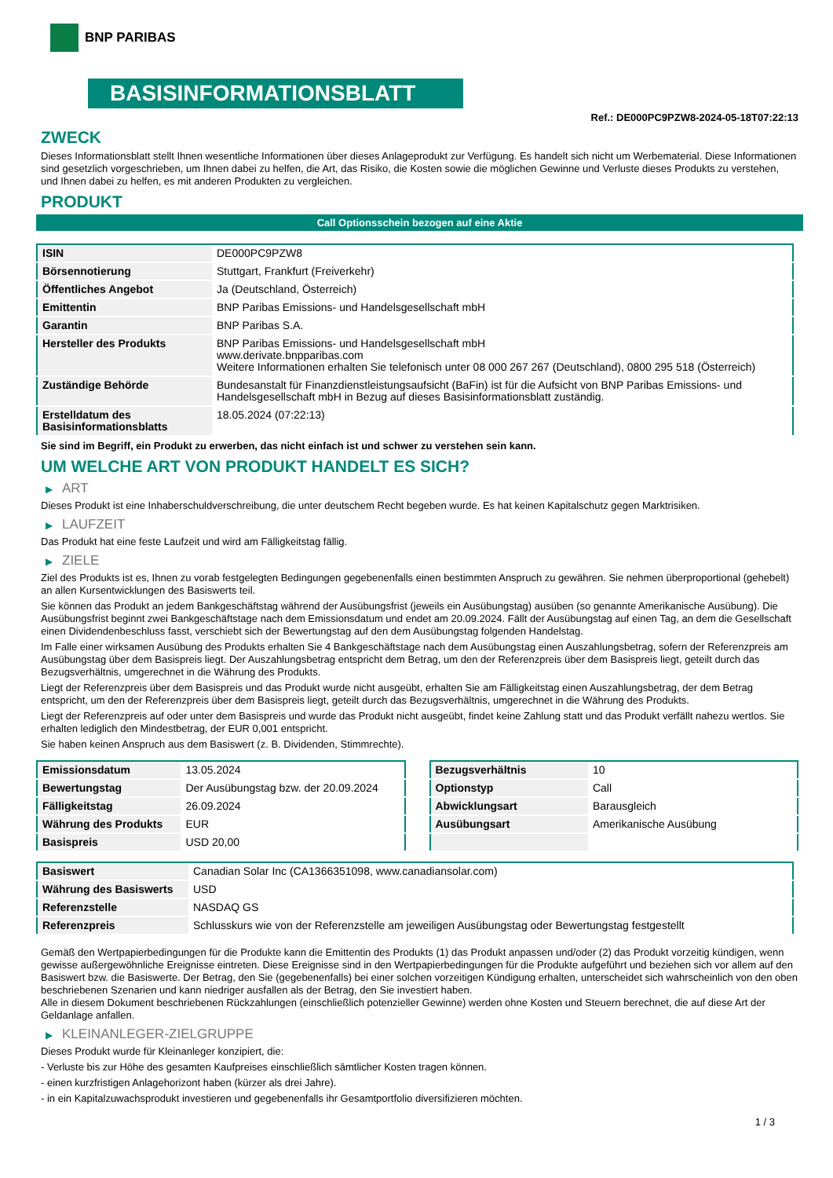BNP PARIBAS
BASISINFORMATIONSBLATT
Ref.: DE000PC9PZW8-2024-05-18T07:22:13
ZWECK
Dieses Informationsblatt stellt Ihnen wesentliche Informationen über dieses Anlageprodukt zur Verfügung. Es handelt sich nicht um Werbematerial. Diese Informationen sind gesetzlich vorgeschrieben, um Ihnen dabei zu helfen, die Art, das Risiko, die Kosten sowie die möglichen Gewinne und Verluste dieses Produkts zu verstehen, und Ihnen dabei zu helfen, es mit anderen Produkten zu vergleichen.
PRODUKT
Call Optionsschein bezogen auf eine Aktie
| ISIN | DE000PC9PZW8 |
| Börsennotierung | Stuttgart, Frankfurt (Freiverkehr) |
| Öffentliches Angebot | Ja (Deutschland, Österreich) |
| Emittentin | BNP Paribas Emissions- und Handelsgesellschaft mbH |
| Garantin | BNP Paribas S.A. |
| Hersteller des Produkts | BNP Paribas Emissions- und Handelsgesellschaft mbH www.derivate.bnpparibas.com Weitere Informationen erhalten Sie telefonisch unter 08 000 267 267 (Deutschland), 0800 295 518 (Österreich) |
| Zuständige Behörde | Bundesanstalt für Finanzdienstleistungsaufsicht (BaFin) ist für die Aufsicht von BNP Paribas Emissions- und Handelsgesellschaft mbH in Bezug auf dieses Basisinformationsblatt zuständig. |
| Erstelldatum des Basisinformationsblatts | 18.05.2024 (07:22:13) |
Sie sind im Begriff, ein Produkt zu erwerben, das nicht einfach ist und schwer zu verstehen sein kann.
UM WELCHE ART VON PRODUKT HANDELT ES SICH?
▶ ART
Dieses Produkt ist eine Inhaberschuldverschreibung, die unter deutschem Recht begeben wurde. Es hat keinen Kapitalschutz gegen Marktrisiken.
▶ LAUFZEIT
Das Produkt hat eine feste Laufzeit und wird am Fälligkeitstag fällig.
▶ ZIELE
Ziel des Produkts ist es, Ihnen zu vorab festgelegten Bedingungen gegebenenfalls einen bestimmten Anspruch zu gewähren. Sie nehmen überproportional (gehebelt) an allen Kursentwicklungen des Basiswerts teil.
Sie können das Produkt an jedem Bankgeschäftstag während der Ausübungsfrist (jeweils ein Ausübungstag) ausüben (so genannte Amerikanische Ausübung). Die Ausübungsfrist beginnt zwei Bankgeschäftstage nach dem Emissionsdatum und endet am 20.09.2024. Fällt der Ausübungstag auf einen Tag, an dem die Gesellschaft einen Dividendenbeschluss fasst, verschiebt sich der Bewertungstag auf den dem Ausübungstag folgenden Handelstag.
Im Falle einer wirksamen Ausübung des Produkts erhalten Sie 4 Bankgeschäftstage nach dem Ausübungstag einen Auszahlungsbetrag, sofern der Referenzpreis am Ausübungstag über dem Basispreis liegt. Der Auszahlungsbetrag entspricht dem Betrag, um den der Referenzpreis über dem Basispreis liegt, geteilt durch das Bezugsverhältnis, umgerechnet in die Währung des Produkts.
Liegt der Referenzpreis über dem Basispreis und das Produkt wurde nicht ausgeübt, erhalten Sie am Fälligkeitstag einen Auszahlungsbetrag, der dem Betrag entspricht, um den der Referenzpreis über dem Basispreis liegt, geteilt durch das Bezugsverhältnis, umgerechnet in die Währung des Produkts.
Liegt der Referenzpreis auf oder unter dem Basispreis und wurde das Produkt nicht ausgeübt, findet keine Zahlung statt und das Produkt verfällt nahezu wertlos. Sie erhalten lediglich den Mindestbetrag, der EUR 0,001 entspricht.
Sie haben keinen Anspruch aus dem Basiswert (z. B. Dividenden, Stimmrechte).
| Emissionsdatum | 13.05.2024 |
| Bewertungstag | Der Ausübungstag bzw. der 20.09.2024 |
| Fälligkeitstag | 26.09.2024 |
| Währung des Produkts | EUR |
| Basispreis | USD 20,00 |
| Bezugsverhältnis | 10 |
| Optionstyp | Call |
| Abwicklungsart | Barausgleich |
| Ausübungsart | Amerikanische Ausübung |
| Basiswert | Canadian Solar Inc (CA1366351098, www.canadiansolar.com) |
| Währung des Basiswerts | USD |
| Referenzstelle | NASDAQ GS |
| Referenzpreis | Schlusskurs wie von der Referenzstelle am jeweiligen Ausübungstag oder Bewertungstag festgestellt |
Gemäß den Wertpapierbedingungen für die Produkte kann die Emittentin des Produkts (1) das Produkt anpassen und/oder (2) das Produkt vorzeitig kündigen, wenn gewisse außergewöhnliche Ereignisse eintreten. Diese Ereignisse sind in den Wertpapierbedingungen für die Produkte aufgeführt und beziehen sich vor allem auf den Basiswert bzw. die Basiswerte. Der Betrag, den Sie (gegebenenfalls) bei einer solchen vorzeitigen Kündigung erhalten, unterscheidet sich wahrscheinlich von den oben beschriebenen Szenarien und kann niedriger ausfallen als der Betrag, den Sie investiert haben.
Alle in diesem Dokument beschriebenen Rückzahlungen (einschließlich potenzieller Gewinne) werden ohne Kosten und Steuern berechnet, die auf diese Art der Geldanlage anfallen.
▶ KLEINANLEGER-ZIELGRUPPE
Dieses Produkt wurde für Kleinanleger konzipiert, die:
- Verluste bis zur Höhe des gesamten Kaufpreises einschließlich sämtlicher Kosten tragen können.
- einen kurzfristigen Anlagehorizont haben (kürzer als drei Jahre).
- in ein Kapitalzuwachsprodukt investieren und gegebenenfalls ihr Gesamtportfolio diversifizieren möchten.
1 / 3